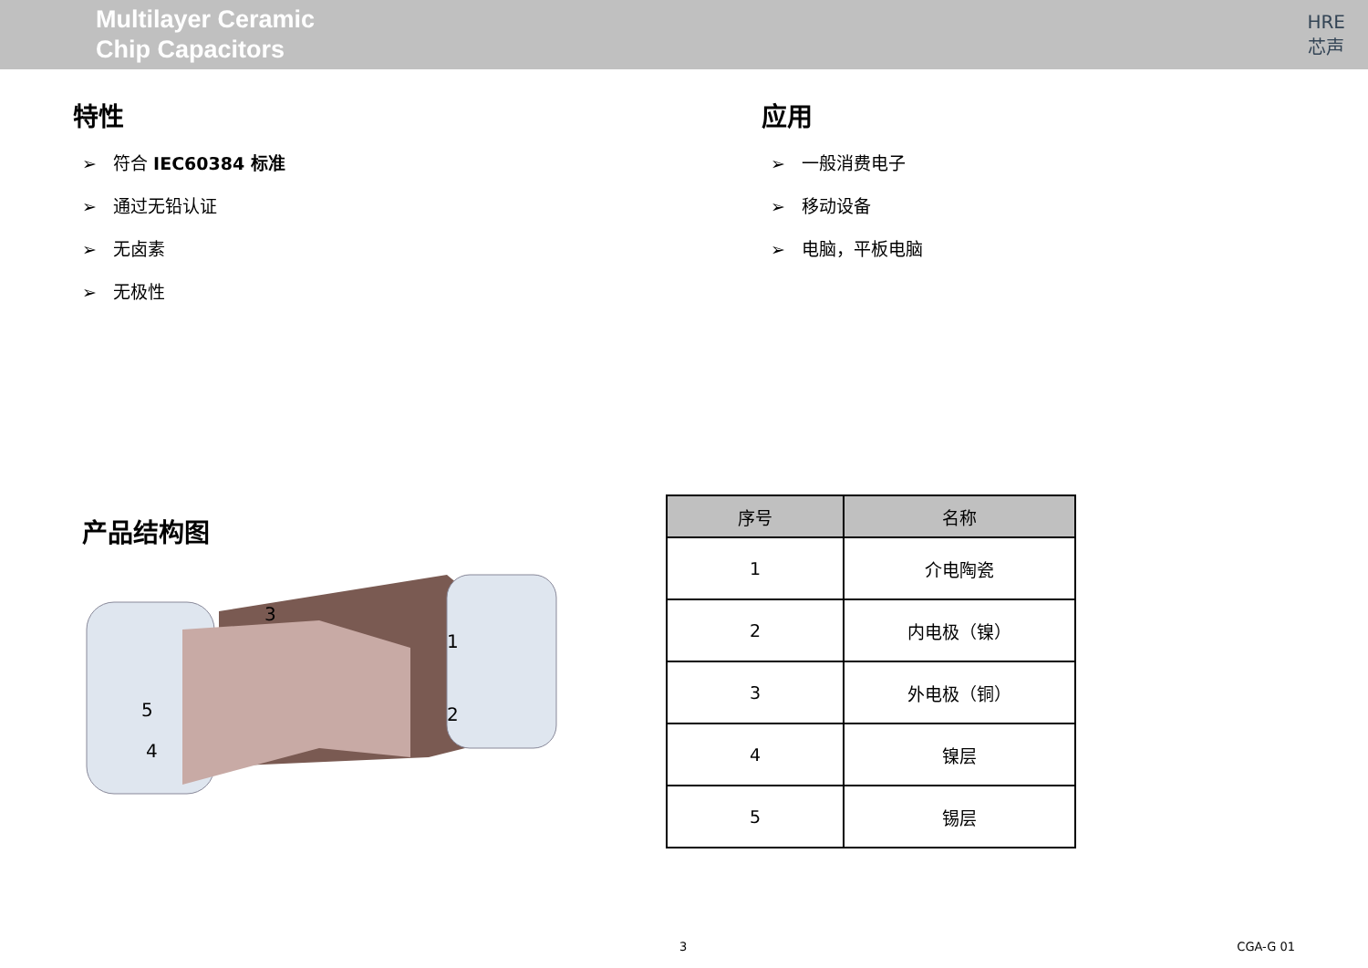Multilayer Ceramic
Chip Capacitors
HRE
芯声
特性
➢ 符合 IEC60384 标准
➢ 通过无铅认证
➢ 无卤素
➢ 无极性
应用
➢ 一般消费电子
➢ 移动设备
➢ 电脑，平板电脑
产品结构图
3
1
2
5
4
| 序号 | 名称 |
| --- | --- |
| 1 | 介电陶瓷 |
| 2 | 内电极（镍） |
| 3 | 外电极（铜） |
| 4 | 镍层 |
| 5 | 锡层 |
3 CGA-G 01